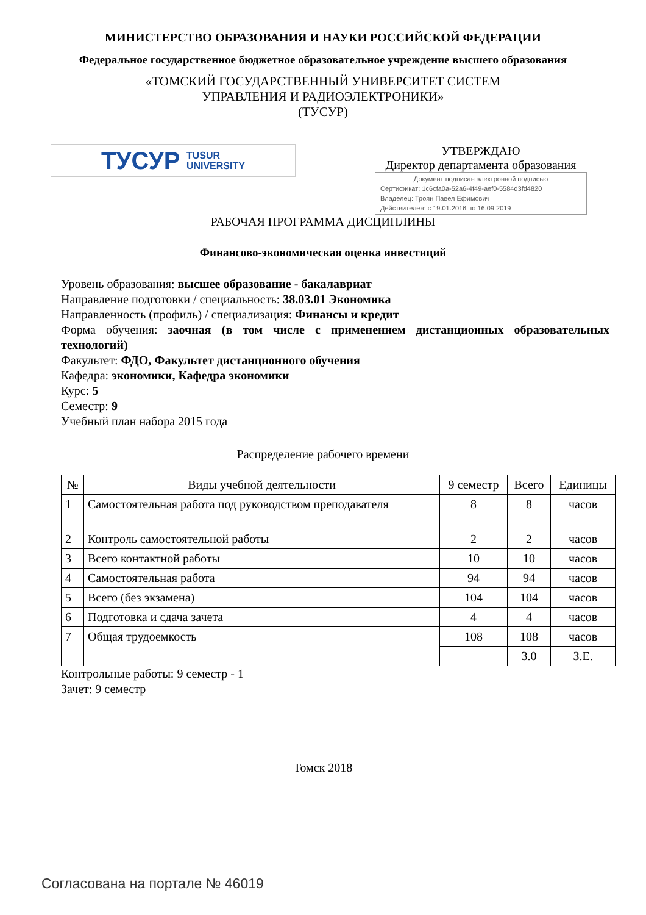МИНИСТЕРСТВО ОБРАЗОВАНИЯ И НАУКИ РОССИЙСКОЙ ФЕДЕРАЦИИ
Федеральное государственное бюджетное образовательное учреждение высшего образования
«ТОМСКИЙ ГОСУДАРСТВЕННЫЙ УНИВЕРСИТЕТ СИСТЕМ
УПРАВЛЕНИЯ И РАДИОЭЛЕКТРОНИКИ»
(ТУСУР)
ТУСУР TUSUR
UNIVERSITY
УТВЕРЖДАЮ
Директор департамента образования
Документ подписан электронной подписью
Сертификат: 1c6cfa0a-52a6-4f49-aef0-5584d3fd4820
Владелец: Троян Павел Ефимович
Действителен: с 19.01.2016 по 16.09.2019
РАБОЧАЯ ПРОГРАММА ДИСЦИПЛИНЫ
Финансово-экономическая оценка инвестиций
Уровень образования: высшее образование - бакалавриат
Направление подготовки / специальность: 38.03.01 Экономика
Направленность (профиль) / специализация: Финансы и кредит
Форма обучения: заочная (в том числе с применением дистанционных образовательных технологий)
Факультет: ФДО, Факультет дистанционного обучения
Кафедра: экономики, Кафедра экономики
Курс: 5
Семестр: 9
Учебный план набора 2015 года
Распределение рабочего времени
| № | Виды учебной деятельности | 9 семестр | Всего | Единицы |
| --- | --- | --- | --- | --- |
| 1 | Самостоятельная работа под руководством преподавателя | 8 | 8 | часов |
| 2 | Контроль самостоятельной работы | 2 | 2 | часов |
| 3 | Всего контактной работы | 10 | 10 | часов |
| 4 | Самостоятельная работа | 94 | 94 | часов |
| 5 | Всего (без экзамена) | 104 | 104 | часов |
| 6 | Подготовка и сдача зачета | 4 | 4 | часов |
| 7 | Общая трудоемкость | 108 | 108 | часов |
| | | | 3.0 | З.Е. |
Контрольные работы: 9 семестр - 1
Зачет: 9 семестр
Томск 2018
Согласована на портале № 46019